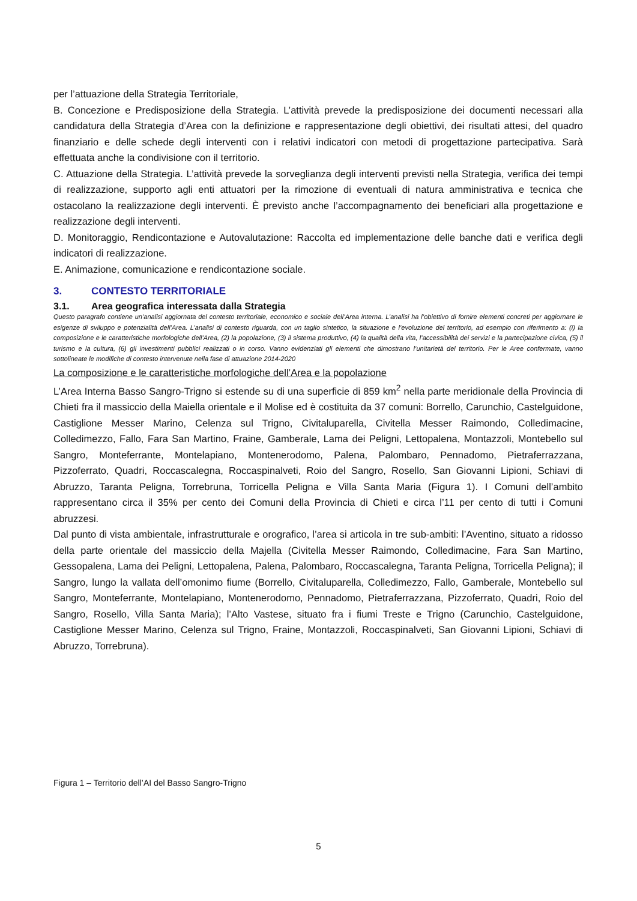per l’attuazione della Strategia Territoriale,
B. Concezione e Predisposizione della Strategia. L’attività prevede la predisposizione dei documenti necessari alla candidatura della Strategia d’Area con la definizione e rappresentazione degli obiettivi, dei risultati attesi, del quadro finanziario e delle schede degli interventi con i relativi indicatori con metodi di progettazione partecipativa. Sarà effettuata anche la condivisione con il territorio.
C. Attuazione della Strategia. L’attività prevede la sorveglianza degli interventi previsti nella Strategia, verifica dei tempi di realizzazione, supporto agli enti attuatori per la rimozione di eventuali di natura amministrativa e tecnica che ostacolano la realizzazione degli interventi. È previsto anche l’accompagnamento dei beneficiari alla progettazione e realizzazione degli interventi.
D. Monitoraggio, Rendicontazione e Autovalutazione: Raccolta ed implementazione delle banche dati e verifica degli indicatori di realizzazione.
E. Animazione, comunicazione e rendicontazione sociale.
3. CONTESTO TERRITORIALE
3.1. Area geografica interessata dalla Strategia
Questo paragrafo contiene un’analisi aggiornata del contesto territoriale, economico e sociale dell’Area interna. L’analisi ha l’obiettivo di fornire elementi concreti per aggiornare le esigenze di sviluppo e potenzialità dell’Area. L’analisi di contesto riguarda, con un taglio sintetico, la situazione e l’evoluzione del territorio, ad esempio con riferimento a: (i) la composizione e le caratteristiche morfologiche dell’Area, (2) la popolazione, (3) il sistema produttivo, (4) la qualità della vita, l’accessibilità dei servizi e la partecipazione civica, (5) il turismo e la cultura, (6) gli investimenti pubblici realizzati o in corso. Vanno evidenziati gli elementi che dimostrano l’unitarietà del territorio. Per le Aree confermate, vanno sottolineate le modifiche di contesto intervenute nella fase di attuazione 2014-2020
La composizione e le caratteristiche morfologiche dell’Area e la popolazione
L’Area Interna Basso Sangro-Trigno si estende su di una superficie di 859 km<sup>2</sup> nella parte meridionale della Provincia di Chieti fra il massiccio della Maiella orientale e il Molise ed è costituita da 37 comuni: Borrello, Carunchio, Castelguidone, Castiglione Messer Marino, Celenza sul Trigno, Civitaluparella, Civitella Messer Raimondo, Colledimacine, Colledimezzo, Fallo, Fara San Martino, Fraine, Gamberale, Lama dei Peligni, Lettopalena, Montazzoli, Montebello sul Sangro, Monteferrante, Montelapiano, Montenerodomo, Palena, Palombaro, Pennadomo, Pietraferrazzana, Pizzoferrato, Quadri, Roccascalegna, Roccaspinalveti, Roio del Sangro, Rosello, San Giovanni Lipioni, Schiavi di Abruzzo, Taranta Peligna, Torrebruna, Torricella Peligna e Villa Santa Maria (Figura 1). I Comuni dell’ambito rappresentano circa il 35% per cento dei Comuni della Provincia di Chieti e circa l’11 per cento di tutti i Comuni abruzzesi.
Dal punto di vista ambientale, infrastrutturale e orografico, l’area si articola in tre sub-ambiti: l’Aventino, situato a ridosso della parte orientale del massiccio della Majella (Civitella Messer Raimondo, Colledimacine, Fara San Martino, Gessopalena, Lama dei Peligni, Lettopalena, Palena, Palombaro, Roccascalegna, Taranta Peligna, Torricella Peligna); il Sangro, lungo la vallata dell’omonimo fiume (Borrello, Civitaluparella, Colledimezzo, Fallo, Gamberale, Montebello sul Sangro, Monteferrante, Montelapiano, Montenerodomo, Pennadomo, Pietraferrazzana, Pizzoferrato, Quadri, Roio del Sangro, Rosello, Villa Santa Maria); l’Alto Vastese, situato fra i fiumi Treste e Trigno (Carunchio, Castelguidone, Castiglione Messer Marino, Celenza sul Trigno, Fraine, Montazzoli, Roccaspinalveti, San Giovanni Lipioni, Schiavi di Abruzzo, Torrebruna).
Figura 1 – Territorio dell’AI del Basso Sangro-Trigno
5